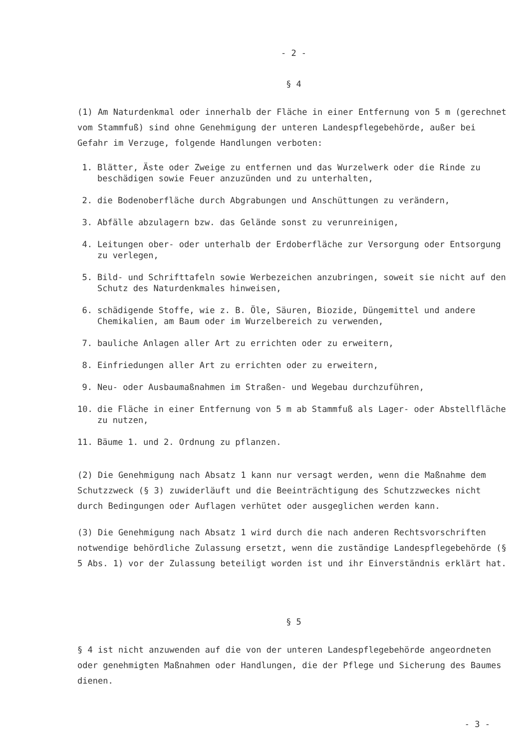- 2 -
§ 4
(1) Am Naturdenkmal oder innerhalb der Fläche in einer Entfernung von 5 m (gerechnet vom Stammfuß) sind ohne Genehmigung der unteren Landespflegebehörde, außer bei Gefahr im Verzuge, folgende Handlungen verboten:
1. Blätter, Äste oder Zweige zu entfernen und das Wurzelwerk oder die Rinde zu beschädigen sowie Feuer anzuzünden und zu unterhalten,
2. die Bodenoberfläche durch Abgrabungen und Anschüttungen zu verändern,
3. Abfälle abzulagern bzw. das Gelände sonst zu verunreinigen,
4. Leitungen ober- oder unterhalb der Erdoberfläche zur Versorgung oder Entsorgung zu verlegen,
5. Bild- und Schrifttafeln sowie Werbezeichen anzubringen, soweit sie nicht auf den Schutz des Naturdenkmales hinweisen,
6. schädigende Stoffe, wie z. B. Öle, Säuren, Biozide, Düngemittel und andere Chemikalien, am Baum oder im Wurzelbereich zu verwenden,
7. bauliche Anlagen aller Art zu errichten oder zu erweitern,
8. Einfriedungen aller Art zu errichten oder zu erweitern,
9. Neu- oder Ausbaumaßnahmen im Straßen- und Wegebau durchzuführen,
10. die Fläche in einer Entfernung von 5 m ab Stammfuß als Lager- oder Abstellfläche zu nutzen,
11. Bäume 1. und 2. Ordnung zu pflanzen.
(2) Die Genehmigung nach Absatz 1 kann nur versagt werden, wenn die Maßnahme dem Schutzzweck (§ 3) zuwiderläuft und die Beeinträchtigung des Schutzzweckes nicht durch Bedingungen oder Auflagen verhütet oder ausgeglichen werden kann.
(3) Die Genehmigung nach Absatz 1 wird durch die nach anderen Rechtsvorschriften notwendige behördliche Zulassung ersetzt, wenn die zuständige Landespflegebehörde (§ 5 Abs. 1) vor der Zulassung beteiligt worden ist und ihr Einverständnis erklärt hat.
§ 5
§ 4 ist nicht anzuwenden auf die von der unteren Landespflegebehörde angeordneten oder genehmigten Maßnahmen oder Handlungen, die der Pflege und Sicherung des Baumes dienen.
- 3 -